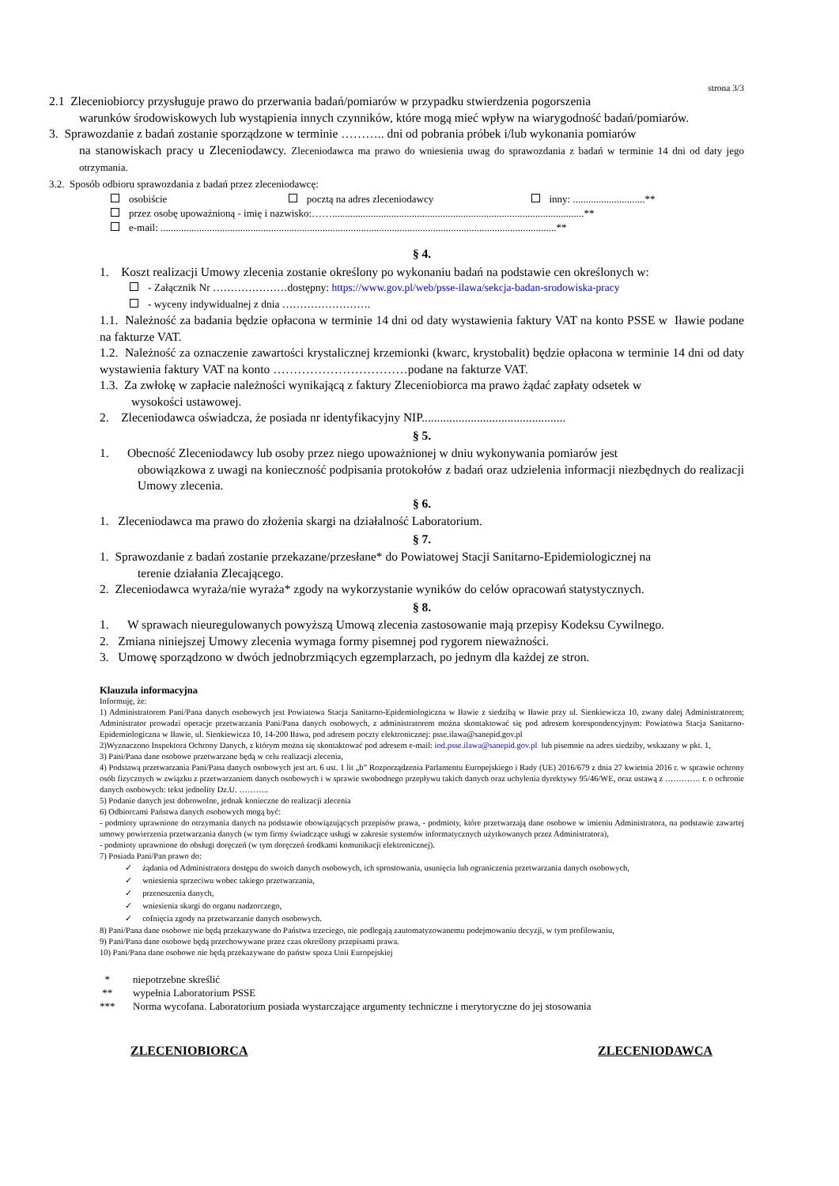strona 3/3
2.1 Zleceniobiorcy przysługuje prawo do przerwania badań/pomiarów w przypadku stwierdzenia pogorszenia
warunków środowiskowych lub wystąpienia innych czynników, które mogą mieć wpływ na wiarygodność badań/pomiarów.
3. Sprawozdanie z badań zostanie sporządzone w terminie ……….. dni od pobrania próbek i/lub wykonania pomiarów
na stanowiskach pracy u Zleceniodawcy. Zleceniodawca ma prawo do wniesienia uwag do sprawozdania z badań w terminie 14 dni od daty jego otrzymania.
3.2. Sposób odbioru sprawozdania z badań przez zleceniodawcę:
osobiście pocztą na adres zleceniodawcy inny: ............................**
przez osobę upoważnioną - imię i nazwisko:……..................................................................................................**
e-mail: ..........................................................................................................................................................**
§ 4.
1. Koszt realizacji Umowy zlecenia zostanie określony po wykonaniu badań na podstawie cen określonych w:
- Załącznik Nr …………………dostępny: https://www.gov.pl/web/psse-ilawa/sekcja-badan-srodowiska-pracy
- wyceny indywidualnej z dnia …………………….
1.1. Należność za badania będzie opłacona w terminie 14 dni od daty wystawienia faktury VAT na konto PSSE w Iławie podane na fakturze VAT.
1.2. Należność za oznaczenie zawartości krystalicznej krzemionki (kwarc, krystobalit) będzie opłacona w terminie 14 dni od daty wystawienia faktury VAT na konto ……………………………podane na fakturze VAT.
1.3. Za zwłokę w zapłacie należności wynikającą z faktury Zleceniobiorca ma prawo żądać zapłaty odsetek w
wysokości ustawowej.
2. Zleceniodawca oświadcza, że posiada nr identyfikacyjny NIP...............................................
§ 5.
1. Obecność Zleceniodawcy lub osoby przez niego upoważnionej w dniu wykonywania pomiarów jest
obowiązkowa z uwagi na konieczność podpisania protokołów z badań oraz udzielenia informacji niezbędnych do realizacji Umowy zlecenia.
§ 6.
1. Zleceniodawca ma prawo do złożenia skargi na działalność Laboratorium.
§ 7.
1. Sprawozdanie z badań zostanie przekazane/przesłane* do Powiatowej Stacji Sanitarno-Epidemiologicznej na
terenie działania Zlecającego.
2. Zleceniodawca wyraża/nie wyraża* zgody na wykorzystanie wyników do celów opracowań statystycznych.
§ 8.
1. W sprawach nieuregulowanych powyższą Umową zlecenia zastosowanie mają przepisy Kodeksu Cywilnego.
2. Zmiana niniejszej Umowy zlecenia wymaga formy pisemnej pod rygorem nieważności.
3. Umowę sporządzono w dwóch jednobrzmiących egzemplarzach, po jednym dla każdej ze stron.
Klauzula informacyjna
Informuję, że:
1) Administratorem Pani/Pana danych osobowych jest Powiatowa Stacja Sanitarno-Epidemiologiczna w Iławie z siedzibą w Iławie przy ul. Sienkiewicza 10, zwany dalej Administratorem; Administrator prowadzi operacje przetwarzania Pani/Pana danych osobowych, z administratorem można skontaktować się pod adresem korespondencyjnym: Powiatowa Stacja Sanitarno- Epidemiologiczna w Iławie, ul. Sienkiewicza 10, 14-200 Iława, pod adresem poczty elektronicznej: psse.ilawa@sanepid.gov.pl
2)Wyznaczono Inspektora Ochrony Danych, z którym można się skontaktować pod adresem e-mail: iod.psse.ilawa@sanepid.gov.pl lub pisemnie na adres siedziby, wskazany w pkt. 1,
3) Pani/Pana dane osobowe przetwarzane będą w celu realizacji zlecenia,
4) Podstawą przetwarzania Pani/Pana danych osobowych jest art. 6 ust. 1 lit „b” Rozporządzenia Parlamentu Europejskiego i Rady (UE) 2016/679 z dnia 27 kwietnia 2016 r. w sprawie ochrony osób fizycznych w związku z przetwarzaniem danych osobowych i w sprawie swobodnego przepływu takich danych oraz uchylenia dyrektywy 95/46/WE, oraz ustawą z …………. r. o ochronie danych osobowych: tekst jednolity Dz.U. ………..
5) Podanie danych jest dobrowolne, jednak konieczne do realizacji zlecenia
6) Odbiorcami Państwa danych osobowych mogą być:
- podmioty uprawnione do otrzymania danych na podstawie obowiązujących przepisów prawa, - podmioty, które przetwarzają dane osobowe w imieniu Administratora, na podstawie zawartej umowy powierzenia przetwarzania danych (w tym firmy świadczące usługi w zakresie systemów informatycznych użytkowanych przez Administratora),
- podmioty uprawnione do obsługi doręczeń (w tym doręczeń środkami komunikacji elektronicznej).
7) Posiada Pani/Pan prawo do:
✓ żądania od Administratora dostępu do swoich danych osobowych, ich sprostowania, usunięcia lub ograniczenia przetwarzania danych osobowych,
✓ wniesienia sprzeciwu wobec takiego przetwarzania,
✓ przenoszenia danych,
✓ wniesienia skargi do organu nadzorczego,
✓ cofnięcia zgody na przetwarzanie danych osobowych.
8) Pani/Pana dane osobowe nie będą przekazywane do Państwa trzeciego, nie podlegają zautomatyzowanemu podejmowaniu decyzji, w tym profilowaniu,
9) Pani/Pana dane osobowe będą przechowywane przez czas określony przepisami prawa.
10) Pani/Pana dane osobowe nie będą przekazywane do państw spoza Unii Europejskiej
* niepotrzebne skreślić
** wypełnia Laboratorium PSSE
*** Norma wycofana. Laboratorium posiada wystarczające argumenty techniczne i merytoryczne do jej stosowania
ZLECENIOBIORCA ZLECENIODAWCA